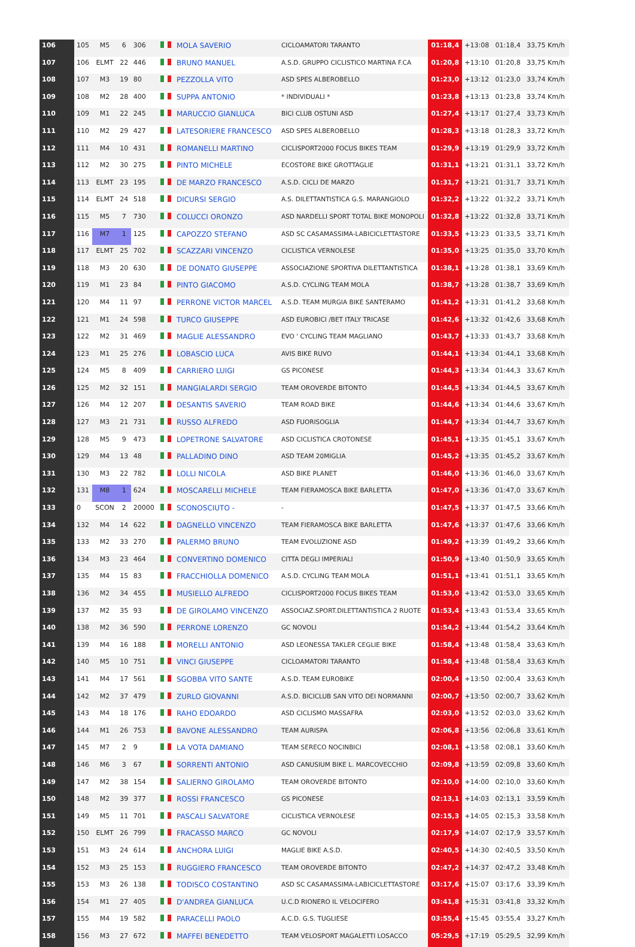| 106 | 105 | M5 | 6 | 306 | | MOLA SAVERIO | CICLOAMATORI TARANTO | 01:18,4 | +13:08 | 01:18,4 | 33,75 Km/h |
| 107 | 106 | ELMT | 22 | 446 | | BRUNO MANUEL | A.S.D. GRUPPO CICLISTICO MARTINA F.CA | 01:20,8 | +13:10 | 01:20,8 | 33,75 Km/h |
| 108 | 107 | M3 | 19 | 80 | | PEZZOLLA VITO | ASD SPES ALBEROBELLO | 01:23,0 | +13:12 | 01:23,0 | 33,74 Km/h |
| 109 | 108 | M2 | 28 | 400 | | SUPPA ANTONIO | * INDIVIDUALI * | 01:23,8 | +13:13 | 01:23,8 | 33,74 Km/h |
| 110 | 109 | M1 | 22 | 245 | | MARUCCIO GIANLUCA | BICI CLUB OSTUNI ASD | 01:27,4 | +13:17 | 01:27,4 | 33,73 Km/h |
| 111 | 110 | M2 | 29 | 427 | | LATESORIERE FRANCESCO | ASD SPES ALBEROBELLO | 01:28,3 | +13:18 | 01:28,3 | 33,72 Km/h |
| 112 | 111 | M4 | 10 | 431 | | ROMANELLI MARTINO | CICLISPORT2000 FOCUS BIKES TEAM | 01:29,9 | +13:19 | 01:29,9 | 33,72 Km/h |
| 113 | 112 | M2 | 30 | 275 | | PINTO MICHELE | ECOSTORE BIKE GROTTAGLIE | 01:31,1 | +13:21 | 01:31,1 | 33,72 Km/h |
| 114 | 113 | ELMT | 23 | 195 | | DE MARZO FRANCESCO | A.S.D. CICLI DE MARZO | 01:31,7 | +13:21 | 01:31,7 | 33,71 Km/h |
| 115 | 114 | ELMT | 24 | 518 | | DICURSI SERGIO | A.S. DILETTANTISTICA G.S. MARANGIOLO | 01:32,2 | +13:22 | 01:32,2 | 33,71 Km/h |
| 116 | 115 | M5 | 7 | 730 | | COLUCCI ORONZO | ASD NARDELLI SPORT TOTAL BIKE MONOPOLI | 01:32,8 | +13:22 | 01:32,8 | 33,71 Km/h |
| 117 | 116 | M7 | 1 | 125 | | CAPOZZO STEFANO | ASD SC CASAMASSIMA-LABICICLETTASTORE | 01:33,5 | +13:23 | 01:33,5 | 33,71 Km/h |
| 118 | 117 | ELMT | 25 | 702 | | SCAZZARI VINCENZO | CICLISTICA VERNOLESE | 01:35,0 | +13:25 | 01:35,0 | 33,70 Km/h |
| 119 | 118 | M3 | 20 | 630 | | DE DONATO GIUSEPPE | ASSOCIAZIONE SPORTIVA DILETTANTISTICA | 01:38,1 | +13:28 | 01:38,1 | 33,69 Km/h |
| 120 | 119 | M1 | 23 | 84 | | PINTO GIACOMO | A.S.D. CYCLING TEAM MOLA | 01:38,7 | +13:28 | 01:38,7 | 33,69 Km/h |
| 121 | 120 | M4 | 11 | 97 | | PERRONE VICTOR MARCEL | A.S.D. TEAM MURGIA BIKE SANTERAMO | 01:41,2 | +13:31 | 01:41,2 | 33,68 Km/h |
| 122 | 121 | M1 | 24 | 598 | | TURCO GIUSEPPE | ASD EUROBICI /BET ITALY TRICASE | 01:42,6 | +13:32 | 01:42,6 | 33,68 Km/h |
| 123 | 122 | M2 | 31 | 469 | | MAGLIE ALESSANDRO | EVO ' CYCLING TEAM MAGLIANO | 01:43,7 | +13:33 | 01:43,7 | 33,68 Km/h |
| 124 | 123 | M1 | 25 | 276 | | LOBASCIO LUCA | AVIS BIKE RUVO | 01:44,1 | +13:34 | 01:44,1 | 33,68 Km/h |
| 125 | 124 | M5 | 8 | 409 | | CARRIERO LUIGI | GS PICONESE | 01:44,3 | +13:34 | 01:44,3 | 33,67 Km/h |
| 126 | 125 | M2 | 32 | 151 | | MANGIALARDI SERGIO | TEAM OROVERDE BITONTO | 01:44,5 | +13:34 | 01:44,5 | 33,67 Km/h |
| 127 | 126 | M4 | 12 | 207 | | DESANTIS SAVERIO | TEAM ROAD BIKE | 01:44,6 | +13:34 | 01:44,6 | 33,67 Km/h |
| 128 | 127 | M3 | 21 | 731 | | RUSSO ALFREDO | ASD FUORISOGLIA | 01:44,7 | +13:34 | 01:44,7 | 33,67 Km/h |
| 129 | 128 | M5 | 9 | 473 | | LOPETRONE SALVATORE | ASD CICLISTICA CROTONESE | 01:45,1 | +13:35 | 01:45,1 | 33,67 Km/h |
| 130 | 129 | M4 | 13 | 48 | | PALLADINO DINO | ASD TEAM 20MIGLIA | 01:45,2 | +13:35 | 01:45,2 | 33,67 Km/h |
| 131 | 130 | M3 | 22 | 782 | | LOLLI NICOLA | ASD BIKE PLANET | 01:46,0 | +13:36 | 01:46,0 | 33,67 Km/h |
| 132 | 131 | M8 | 1 | 624 | | MOSCARELLI MICHELE | TEAM FIERAMOSCA BIKE BARLETTA | 01:47,0 | +13:36 | 01:47,0 | 33,67 Km/h |
| 133 | 0 | SCON | 2 | 20000 | | SCONOSCIUTO - | - | 01:47,5 | +13:37 | 01:47,5 | 33,66 Km/h |
| 134 | 132 | M4 | 14 | 622 | | DAGNELLO VINCENZO | TEAM FIERAMOSCA BIKE BARLETTA | 01:47,6 | +13:37 | 01:47,6 | 33,66 Km/h |
| 135 | 133 | M2 | 33 | 270 | | PALERMO BRUNO | TEAM EVOLUZIONE ASD | 01:49,2 | +13:39 | 01:49,2 | 33,66 Km/h |
| 136 | 134 | M3 | 23 | 464 | | CONVERTINO DOMENICO | CITTA DEGLI IMPERIALI | 01:50,9 | +13:40 | 01:50,9 | 33,65 Km/h |
| 137 | 135 | M4 | 15 | 83 | | FRACCHIOLLA DOMENICO | A.S.D. CYCLING TEAM MOLA | 01:51,1 | +13:41 | 01:51,1 | 33,65 Km/h |
| 138 | 136 | M2 | 34 | 455 | | MUSIELLO ALFREDO | CICLISPORT2000 FOCUS BIKES TEAM | 01:53,0 | +13:42 | 01:53,0 | 33,65 Km/h |
| 139 | 137 | M2 | 35 | 93 | | DE GIROLAMO VINCENZO | ASSOCIAZ.SPORT.DILETTANTISTICA 2 RUOTE | 01:53,4 | +13:43 | 01:53,4 | 33,65 Km/h |
| 140 | 138 | M2 | 36 | 590 | | PERRONE LORENZO | GC NOVOLI | 01:54,2 | +13:44 | 01:54,2 | 33,64 Km/h |
| 141 | 139 | M4 | 16 | 188 | | MORELLI ANTONIO | ASD LEONESSA TAKLER CEGLIE BIKE | 01:58,4 | +13:48 | 01:58,4 | 33,63 Km/h |
| 142 | 140 | M5 | 10 | 751 | | VINCI GIUSEPPE | CICLOAMATORI TARANTO | 01:58,4 | +13:48 | 01:58,4 | 33,63 Km/h |
| 143 | 141 | M4 | 17 | 561 | | SGOBBA VITO SANTE | A.S.D. TEAM EUROBIKE | 02:00,4 | +13:50 | 02:00,4 | 33,63 Km/h |
| 144 | 142 | M2 | 37 | 479 | | ZURLO GIOVANNI | A.S.D. BICICLUB SAN VITO DEI NORMANNI | 02:00,7 | +13:50 | 02:00,7 | 33,62 Km/h |
| 145 | 143 | M4 | 18 | 176 | | RAHO EDOARDO | ASD CICLISMO MASSAFRA | 02:03,0 | +13:52 | 02:03,0 | 33,62 Km/h |
| 146 | 144 | M1 | 26 | 753 | | BAVONE ALESSANDRO | TEAM AURISPA | 02:06,8 | +13:56 | 02:06,8 | 33,61 Km/h |
| 147 | 145 | M7 | 2 | 9 | | LA VOTA DAMIANO | TEAM SERECO NOCINBICI | 02:08,1 | +13:58 | 02:08,1 | 33,60 Km/h |
| 148 | 146 | M6 | 3 | 67 | | SORRENTI ANTONIO | ASD CANUSIUM BIKE L. MARCOVECCHIO | 02:09,8 | +13:59 | 02:09,8 | 33,60 Km/h |
| 149 | 147 | M2 | 38 | 154 | | SALIERNO GIROLAMO | TEAM OROVERDE BITONTO | 02:10,0 | +14:00 | 02:10,0 | 33,60 Km/h |
| 150 | 148 | M2 | 39 | 377 | | ROSSI FRANCESCO | GS PICONESE | 02:13,1 | +14:03 | 02:13,1 | 33,59 Km/h |
| 151 | 149 | M5 | 11 | 701 | | PASCALI SALVATORE | CICLISTICA VERNOLESE | 02:15,3 | +14:05 | 02:15,3 | 33,58 Km/h |
| 152 | 150 | ELMT | 26 | 799 | | FRACASSO MARCO | GC NOVOLI | 02:17,9 | +14:07 | 02:17,9 | 33,57 Km/h |
| 153 | 151 | M3 | 24 | 614 | | ANCHORA LUIGI | MAGLIE BIKE A.S.D. | 02:40,5 | +14:30 | 02:40,5 | 33,50 Km/h |
| 154 | 152 | M3 | 25 | 153 | | RUGGIERO FRANCESCO | TEAM OROVERDE BITONTO | 02:47,2 | +14:37 | 02:47,2 | 33,48 Km/h |
| 155 | 153 | M3 | 26 | 138 | | TODISCO COSTANTINO | ASD SC CASAMASSIMA-LABICICLETTASTORE | 03:17,6 | +15:07 | 03:17,6 | 33,39 Km/h |
| 156 | 154 | M1 | 27 | 405 | | D'ANDREA GIANLUCA | U.C.D RIONERO IL VELOCIFERO | 03:41,8 | +15:31 | 03:41,8 | 33,32 Km/h |
| 157 | 155 | M4 | 19 | 582 | | PARACELLI PAOLO | A.C.D. G.S. TUGLIESE | 03:55,4 | +15:45 | 03:55,4 | 33,27 Km/h |
| 158 | 156 | M3 | 27 | 672 | | MAFFEI BENEDETTO | TEAM VELOSPORT MAGALETTI LOSACCO | 05:29,5 | +17:19 | 05:29,5 | 32,99 Km/h |